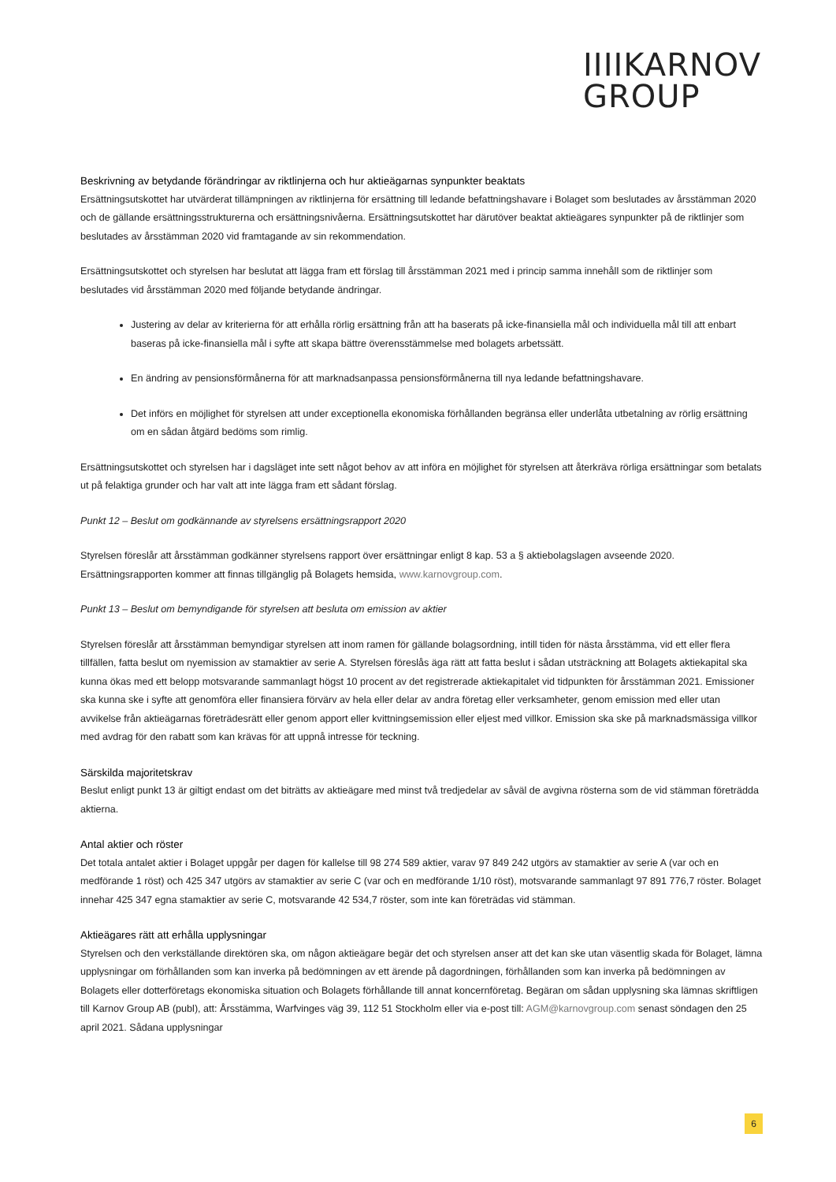IIIIKARNOV
GROUP
Beskrivning av betydande förändringar av riktlinjerna och hur aktieägarnas synpunkter beaktats
Ersättningsutskottet har utvärderat tillämpningen av riktlinjerna för ersättning till ledande befattningshavare i Bolaget som beslutades av årsstämman 2020 och de gällande ersättningsstrukturerna och ersättningsnivåerna. Ersättningsutskottet har därutöver beaktat aktieägares synpunkter på de riktlinjer som beslutades av årsstämman 2020 vid framtagande av sin rekommendation.
Ersättningsutskottet och styrelsen har beslutat att lägga fram ett förslag till årsstämman 2021 med i princip samma innehåll som de riktlinjer som beslutades vid årsstämman 2020 med följande betydande ändringar.
Justering av delar av kriterierna för att erhålla rörlig ersättning från att ha baserats på icke-finansiella mål och individuella mål till att enbart baseras på icke-finansiella mål i syfte att skapa bättre överensstämmelse med bolagets arbetssätt.
En ändring av pensionsförmånerna för att marknadsanpassa pensionsförmånerna till nya ledande befattningshavare.
Det införs en möjlighet för styrelsen att under exceptionella ekonomiska förhållanden begränsa eller underlåta utbetalning av rörlig ersättning om en sådan åtgärd bedöms som rimlig.
Ersättningsutskottet och styrelsen har i dagsläget inte sett något behov av att införa en möjlighet för styrelsen att återkräva rörliga ersättningar som betalats ut på felaktiga grunder och har valt att inte lägga fram ett sådant förslag.
Punkt 12 – Beslut om godkännande av styrelsens ersättningsrapport 2020
Styrelsen föreslår att årsstämman godkänner styrelsens rapport över ersättningar enligt 8 kap. 53 a § aktiebolagslagen avseende 2020. Ersättningsrapporten kommer att finnas tillgänglig på Bolagets hemsida, www.karnovgroup.com.
Punkt 13 – Beslut om bemyndigande för styrelsen att besluta om emission av aktier
Styrelsen föreslår att årsstämman bemyndigar styrelsen att inom ramen för gällande bolagsordning, intill tiden för nästa årsstämma, vid ett eller flera tillfällen, fatta beslut om nyemission av stamaktier av serie A. Styrelsen föreslås äga rätt att fatta beslut i sådan utsträckning att Bolagets aktiekapital ska kunna ökas med ett belopp motsvarande sammanlagt högst 10 procent av det registrerade aktiekapitalet vid tidpunkten för årsstämman 2021. Emissioner ska kunna ske i syfte att genomföra eller finansiera förvärv av hela eller delar av andra företag eller verksamheter, genom emission med eller utan avvikelse från aktieägarnas företrädesrätt eller genom apport eller kvittningsemission eller eljest med villkor. Emission ska ske på marknadsmässiga villkor med avdrag för den rabatt som kan krävas för att uppnå intresse för teckning.
Särskilda majoritetskrav
Beslut enligt punkt 13 är giltigt endast om det biträtts av aktieägare med minst två tredjedelar av såväl de avgivna rösterna som de vid stämman företrädda aktierna.
Antal aktier och röster
Det totala antalet aktier i Bolaget uppgår per dagen för kallelse till 98 274 589 aktier, varav 97 849 242 utgörs av stamaktier av serie A (var och en medförande 1 röst) och 425 347 utgörs av stamaktier av serie C (var och en medförande 1/10 röst), motsvarande sammanlagt 97 891 776,7 röster. Bolaget innehar 425 347 egna stamaktier av serie C, motsvarande 42 534,7 röster, som inte kan företrädas vid stämman.
Aktieägares rätt att erhålla upplysningar
Styrelsen och den verkställande direktören ska, om någon aktieägare begär det och styrelsen anser att det kan ske utan väsentlig skada för Bolaget, lämna upplysningar om förhållanden som kan inverka på bedömningen av ett ärende på dagordningen, förhållanden som kan inverka på bedömningen av Bolagets eller dotterföretags ekonomiska situation och Bolagets förhållande till annat koncernföretag. Begäran om sådan upplysning ska lämnas skriftligen till Karnov Group AB (publ), att: Årsstämma, Warfvinges väg 39, 112 51 Stockholm eller via e-post till: AGM@karnovgroup.com senast söndagen den 25 april 2021. Sådana upplysningar
6